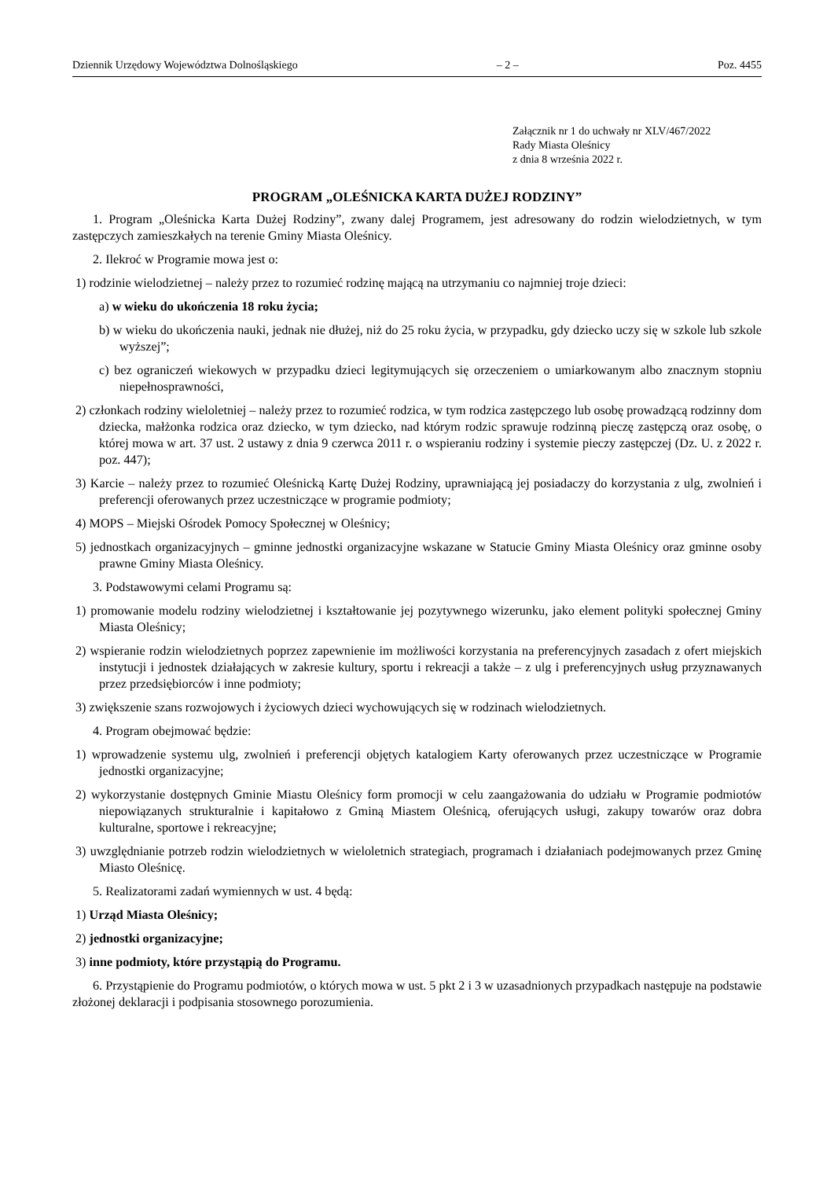Dziennik Urzędowy Województwa Dolnośląskiego – 2 – Poz. 4455
Załącznik nr 1 do uchwały nr XLV/467/2022
Rady Miasta Oleśnicy
z dnia 8 września 2022 r.
PROGRAM „OLEŚNICKA KARTA DUŻEJ RODZINY”
1. Program „Oleśnicka Karta Dużej Rodziny”, zwany dalej Programem, jest adresowany do rodzin wielodzietnych, w tym zastępczych zamieszkałych na terenie Gminy Miasta Oleśnicy.
2. Ilekroć w Programie mowa jest o:
1) rodzinie wielodzietnej – należy przez to rozumieć rodzinę mającą na utrzymaniu co najmniej troje dzieci:
a) w wieku do ukończenia 18 roku życia;
b) w wieku do ukończenia nauki, jednak nie dłużej, niż do 25 roku życia, w przypadku, gdy dziecko uczy się w szkole lub szkole wyższej”;
c) bez ograniczeń wiekowych w przypadku dzieci legitymujących się orzeczeniem o umiarkowanym albo znacznym stopniu niepełnosprawności,
2) członkach rodziny wieloletniej – należy przez to rozumieć rodzica, w tym rodzica zastępczego lub osobę prowadzącą rodzinny dom dziecka, małżonka rodzica oraz dziecko, w tym dziecko, nad którym rodzic sprawuje rodzinną pieczę zastępczą oraz osobę, o której mowa w art. 37 ust. 2 ustawy z dnia 9 czerwca 2011 r. o wspieraniu rodziny i systemie pieczy zastępczej (Dz. U. z 2022 r. poz. 447);
3) Karcie – należy przez to rozumieć Oleśnicką Kartę Dużej Rodziny, uprawniającą jej posiadaczy do korzystania z ulg, zwolnień i preferencji oferowanych przez uczestniczące w programie podmioty;
4) MOPS – Miejski Ośrodek Pomocy Społecznej w Oleśnicy;
5) jednostkach organizacyjnych – gminne jednostki organizacyjne wskazane w Statucie Gminy Miasta Oleśnicy oraz gminne osoby prawne Gminy Miasta Oleśnicy.
3. Podstawowymi celami Programu są:
1) promowanie modelu rodziny wielodzietnej i kształtowanie jej pozytywnego wizerunku, jako element polityki społecznej Gminy Miasta Oleśnicy;
2) wspieranie rodzin wielodzietnych poprzez zapewnienie im możliwości korzystania na preferencyjnych zasadach z ofert miejskich instytucji i jednostek działających w zakresie kultury, sportu i rekreacji a także – z ulg i preferencyjnych usług przyznawanych przez przedsiębiorców i inne podmioty;
3) zwiększenie szans rozwojowych i życiowych dzieci wychowujących się w rodzinach wielodzietnych.
4. Program obejmować będzie:
1) wprowadzenie systemu ulg, zwolnień i preferencji objętych katalogiem Karty oferowanych przez uczestniczące w Programie jednostki organizacyjne;
2) wykorzystanie dostępnych Gminie Miastu Oleśnicy form promocji w celu zaangażowania do udziału w Programie podmiotów niepowiązanych strukturalnie i kapitałowo z Gminą Miastem Oleśnicą, oferujących usługi, zakupy towarów oraz dobra kulturalne, sportowe i rekreacyjne;
3) uwzględnianie potrzeb rodzin wielodzietnych w wieloletnich strategiach, programach i działaniach podejmowanych przez Gminę Miasto Oleśnicę.
5. Realizatorami zadań wymiennych w ust. 4 będą:
1) Urząd Miasta Oleśnicy;
2) jednostki organizacyjne;
3) inne podmioty, które przystąpią do Programu.
6. Przystąpienie do Programu podmiotów, o których mowa w ust. 5 pkt 2 i 3 w uzasadnionych przypadkach następuje na podstawie złożonej deklaracji i podpisania stosownego porozumienia.